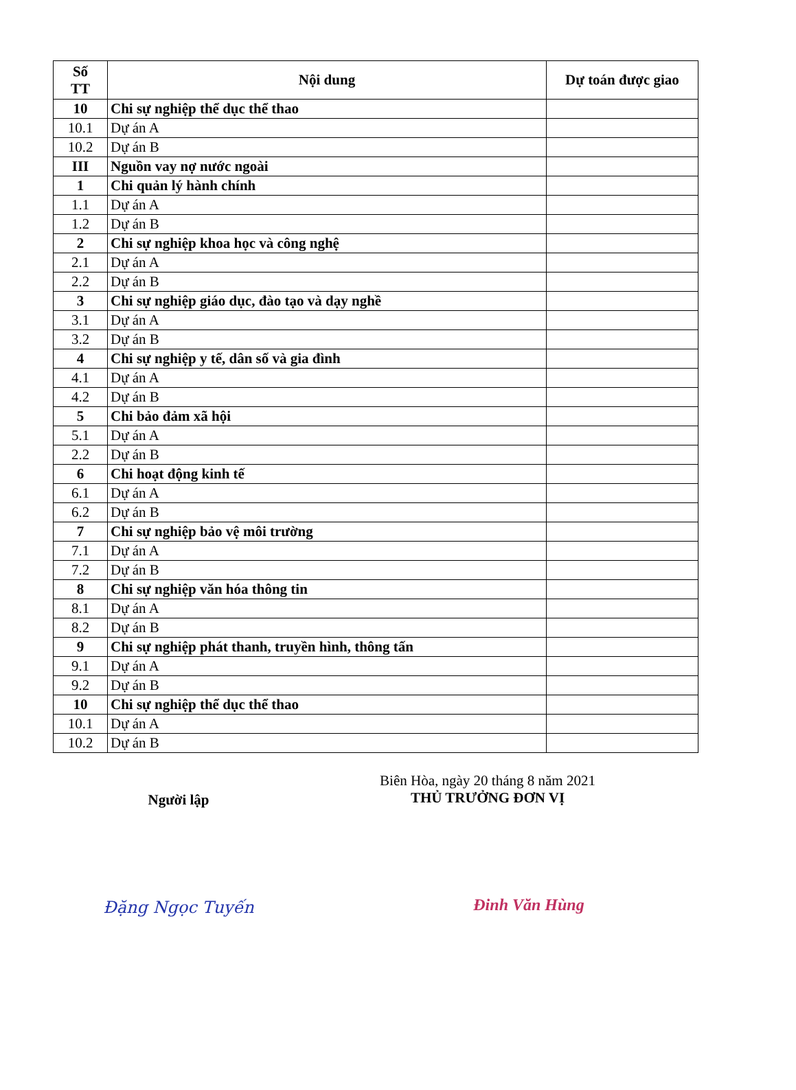| Số TT | Nội dung | Dự toán được giao |
| --- | --- | --- |
| 10 | Chi sự nghiệp thể dục thể thao | |
| 10.1 | Dự án A | |
| 10.2 | Dự án B | |
| III | Nguồn vay nợ nước ngoài | |
| 1 | Chi quản lý hành chính | |
| 1.1 | Dự án A | |
| 1.2 | Dự án B | |
| 2 | Chi sự nghiệp khoa học và công nghệ | |
| 2.1 | Dự án A | |
| 2.2 | Dự án B | |
| 3 | Chi sự nghiệp giáo dục, đào tạo và dạy nghề | |
| 3.1 | Dự án A | |
| 3.2 | Dự án B | |
| 4 | Chi sự nghiệp y tế, dân số và gia đình | |
| 4.1 | Dự án A | |
| 4.2 | Dự án B | |
| 5 | Chi bảo đảm xã hội | |
| 5.1 | Dự án A | |
| 2.2 | Dự án B | |
| 6 | Chi hoạt động kinh tế | |
| 6.1 | Dự án A | |
| 6.2 | Dự án B | |
| 7 | Chi sự nghiệp bảo vệ môi trường | |
| 7.1 | Dự án A | |
| 7.2 | Dự án B | |
| 8 | Chi sự nghiệp văn hóa thông tin | |
| 8.1 | Dự án A | |
| 8.2 | Dự án B | |
| 9 | Chi sự nghiệp phát thanh, truyền hình, thông tấn | |
| 9.1 | Dự án A | |
| 9.2 | Dự án B | |
| 10 | Chi sự nghiệp thể dục thể thao | |
| 10.1 | Dự án A | |
| 10.2 | Dự án B | |
Người lập
Đặng Ngọc Tuyến
Biên Hòa, ngày 20 tháng 8 năm 2021
THỦ TRƯỞNG ĐƠN VỊ
Đinh Văn Hùng